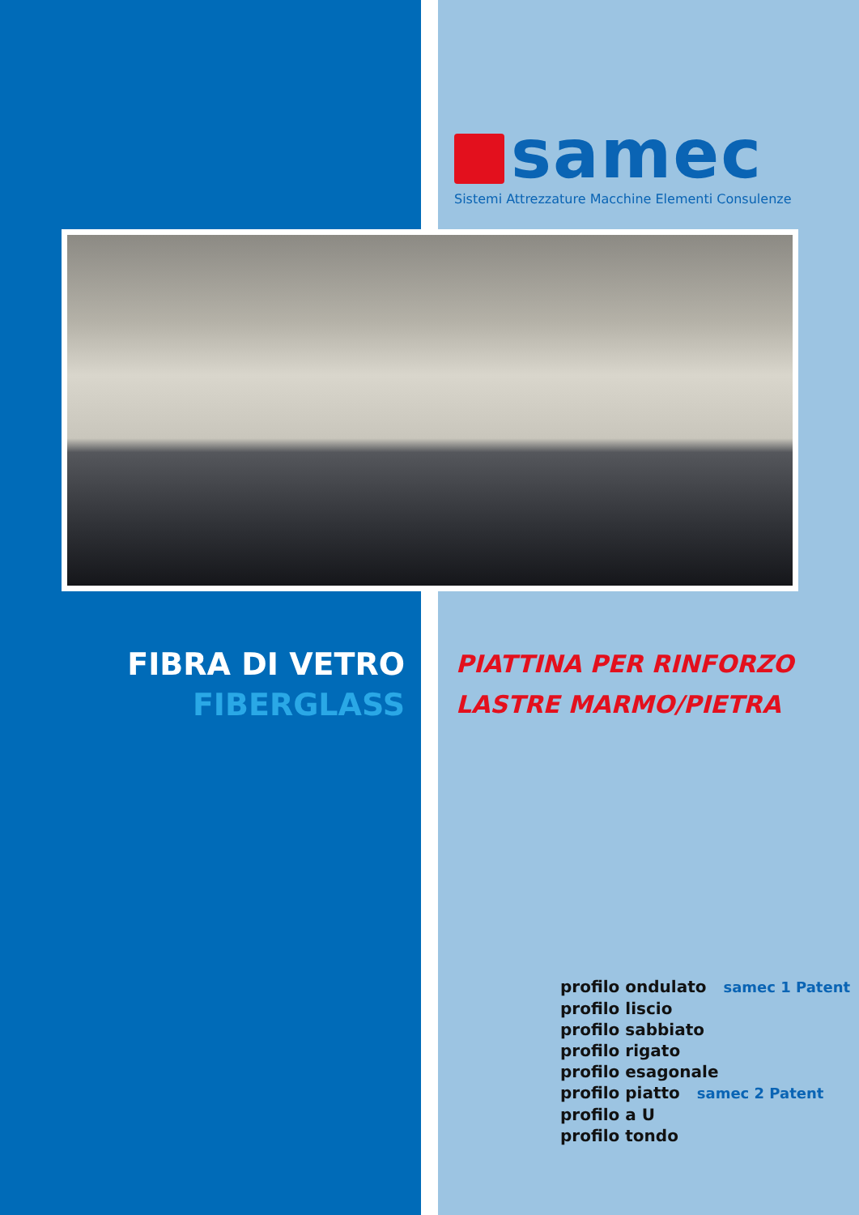samec
Sistemi Attrezzature Macchine Elementi Consulenze
FIBRA DI VETRO
FIBERGLASS
PIATTINA PER RINFORZO
LASTRE MARMO/PIETRA
profilo ondulato samec 1 Patent
profilo liscio
profilo sabbiato
profilo rigato
profilo esagonale
profilo piatto samec 2 Patent
profilo a U
profilo tondo